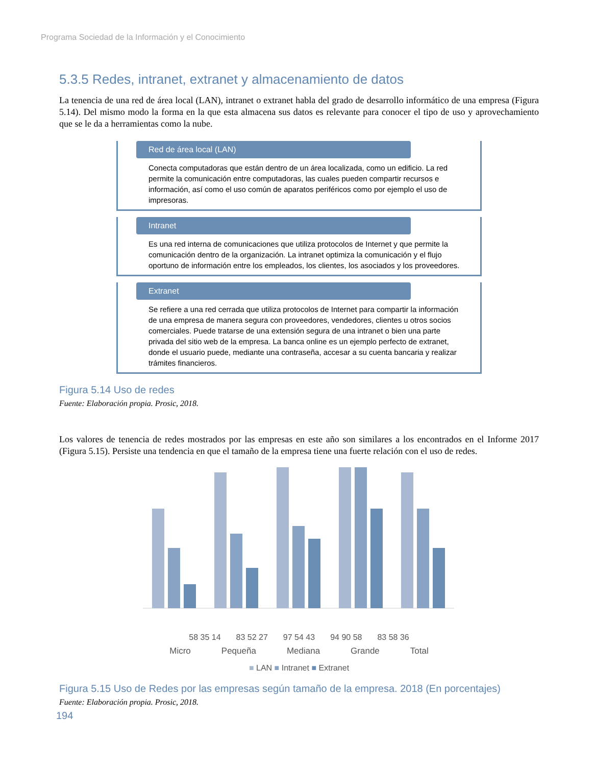Programa Sociedad de la Información y el Conocimiento
5.3.5 Redes, intranet, extranet y almacenamiento de datos
La tenencia de una red de área local (LAN), intranet o extranet habla del grado de desarrollo informático de una empresa (Figura 5.14). Del mismo modo la forma en la que esta almacena sus datos es relevante para conocer el tipo de uso y aprovechamiento que se le da a herramientas como la nube.
Red de área local (LAN)
Conecta computadoras que están dentro de un área localizada, como un edificio. La red permite la comunicación entre computadoras, las cuales pueden compartir recursos e información, así como el uso común de aparatos periféricos como por ejemplo el uso de impresoras.
Intranet
Es una red interna de comunicaciones que utiliza protocolos de Internet y que permite la comunicación dentro de la organización. La intranet optimiza la comunicación y el flujo oportuno de información entre los empleados, los clientes, los asociados y los proveedores.
Extranet
Se refiere a una red cerrada que utiliza protocolos de Internet para compartir la información de una empresa de manera segura con proveedores, vendedores, clientes u otros socios comerciales. Puede tratarse de una extensión segura de una intranet o bien una parte privada del sitio web de la empresa. La banca online es un ejemplo perfecto de extranet, donde el usuario puede, mediante una contraseña, accesar a su cuenta bancaria y realizar trámites financieros.
Figura 5.14 Uso de redes
Fuente: Elaboración propia. Prosic, 2018.
Los valores de tenencia de redes mostrados por las empresas en este año son similares a los encontrados en el Informe 2017 (Figura 5.15). Persiste una tendencia en que el tamaño de la empresa tiene una fuerte relación con el uso de redes.
58 35 14 83 52 27 97 54 43 94 90 58 83 58 36
Micro Pequeña Mediana Grande Total
■ LAN ■ Intranet ■ Extranet
Figura 5.15 Uso de Redes por las empresas según tamaño de la empresa. 2018 (En porcentajes)
Fuente: Elaboración propia. Prosic, 2018.
194